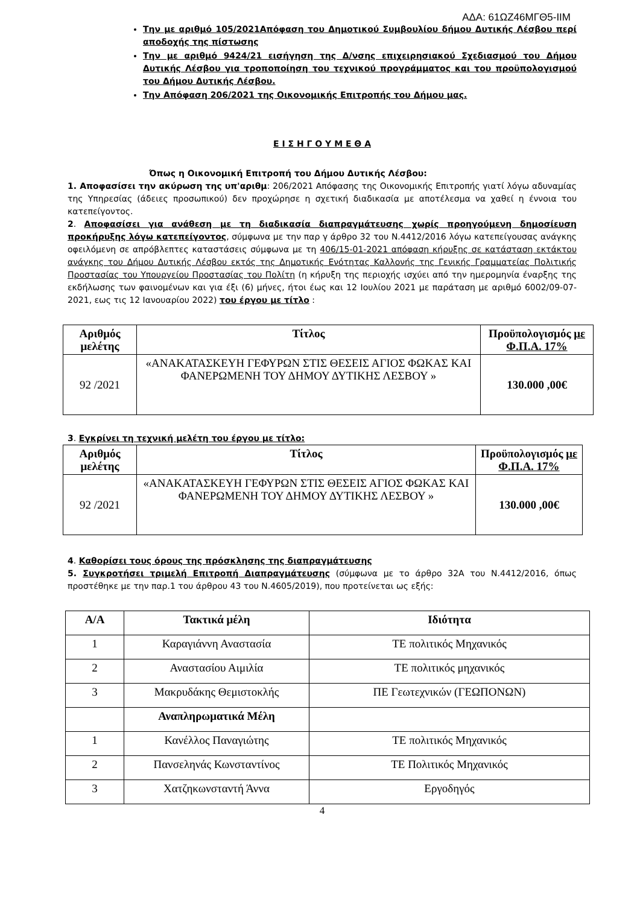ΑΔΑ: 61ΩΖ46ΜΓΘ5-ΙΙΜ
Την με αριθμό 105/2021Απόφαση του Δημοτικού Συμβουλίου δήμου Δυτικής Λέσβου περί αποδοχής της πίστωσης
Την με αριθμό 9424/21 εισήγηση της Δ/νσης επιχειρησιακού Σχεδιασμού του Δήμου Δυτικής Λέσβου για τροποποίηση του τεχνικού προγράμματος και του προϋπολογισμού του Δήμου Δυτικής Λέσβου.
Την Απόφαση 206/2021 της Οικονομικής Επιτροπής του Δήμου μας.
Ε Ι Σ Η Γ Ο Υ Μ Ε Θ Α
Όπως η Οικονομική Επιτροπή του Δήμου Δυτικής Λέσβου:
1. Αποφασίσει την ακύρωση της υπ'αριθμ: 206/2021 Απόφασης της Οικονομικής Επιτροπής γιατί λόγω αδυναμίας της Υπηρεσίας (άδειες προσωπικού) δεν προχώρησε η σχετική διαδικασία με αποτέλεσμα να χαθεί η έννοια του κατεπείγοντος.
2. Αποφασίσει για ανάθεση με τη διαδικασία διαπραγμάτευσης χωρίς προηγούμενη δημοσίευση προκήρυξης λόγω κατεπείγοντος, σύμφωνα με την παρ γ άρθρο 32 του Ν.4412/2016 λόγω κατεπείγουσας ανάγκης οφειλόμενη σε απρόβλεπτες καταστάσεις σύμφωνα με τη 406/15-01-2021 απόφαση κήρυξης σε κατάσταση εκτάκτου ανάγκης του Δήμου Δυτικής Λέσβου εκτός της Δημοτικής Ενότητας Καλλονής της Γενικής Γραμματείας Πολιτικής Προστασίας του Υπουργείου Προστασίας του Πολίτη (η κήρυξη της περιοχής ισχύει από την ημερομηνία έναρξης της εκδήλωσης των φαινομένων και για έξι (6) μήνες, ήτοι έως και 12 Ιουλίου 2021 με παράταση με αριθμό 6002/09-07-2021, εως τις 12 Ιανουαρίου 2022) του έργου με τίτλο :
| Αριθμός μελέτης | Τίτλος | Προϋπολογισμός με Φ.Π.Α. 17% |
| --- | --- | --- |
| 92 /2021 | «ΑΝΑΚΑΤΑΣΚΕΥΗ ΓΕΦΥΡΩΝ ΣΤΙΣ ΘΕΣΕΙΣ ΑΓΙΟΣ ΦΩΚΑΣ ΚΑΙ ΦΑΝΕΡΩΜΕΝΗ ΤΟΥ ΔΗΜΟΥ ΔΥΤΙΚΗΣ ΛΕΣΒΟΥ » | 130.000 ,00€ |
3. Εγκρίνει τη τεχνική μελέτη του έργου με τίτλο:
| Αριθμός μελέτης | Τίτλος | Προϋπολογισμός με Φ.Π.Α. 17% |
| --- | --- | --- |
| 92 /2021 | «ΑΝΑΚΑΤΑΣΚΕΥΗ ΓΕΦΥΡΩΝ ΣΤΙΣ ΘΕΣΕΙΣ ΑΓΙΟΣ ΦΩΚΑΣ ΚΑΙ ΦΑΝΕΡΩΜΕΝΗ ΤΟΥ ΔΗΜΟΥ ΔΥΤΙΚΗΣ ΛΕΣΒΟΥ » | 130.000 ,00€ |
4. Καθορίσει τους όρους της πρόσκλησης της διαπραγμάτευσης
5. Συγκροτήσει τριμελή Επιτροπή Διαπραγμάτευσης (σύμφωνα με το άρθρο 32Α του Ν.4412/2016, όπως προστέθηκε με την παρ.1 του άρθρου 43 του Ν.4605/2019), που προτείνεται ως εξής:
| Α/Α | Τακτικά μέλη | Ιδιότητα |
| --- | --- | --- |
| 1 | Καραγιάννη Αναστασία | ΤΕ πολιτικός Μηχανικός |
| 2 | Αναστασίου Αιμιλία | ΤΕ πολιτικός μηχανικός |
| 3 | Μακρυδάκης Θεμιστοκλής | ΠΕ Γεωτεχνικών (ΓΕΩΠΟΝΩΝ) |
| | Αναπληρωματικά Μέλη | |
| 1 | Κανέλλος Παναγιώτης | ΤΕ πολιτικός Μηχανικός |
| 2 | Πανσεληνάς Κωνσταντίνος | ΤΕ Πολιτικός Μηχανικός |
| 3 | Χατζηκωνσταντή Άννα | Εργοδηγός |
4